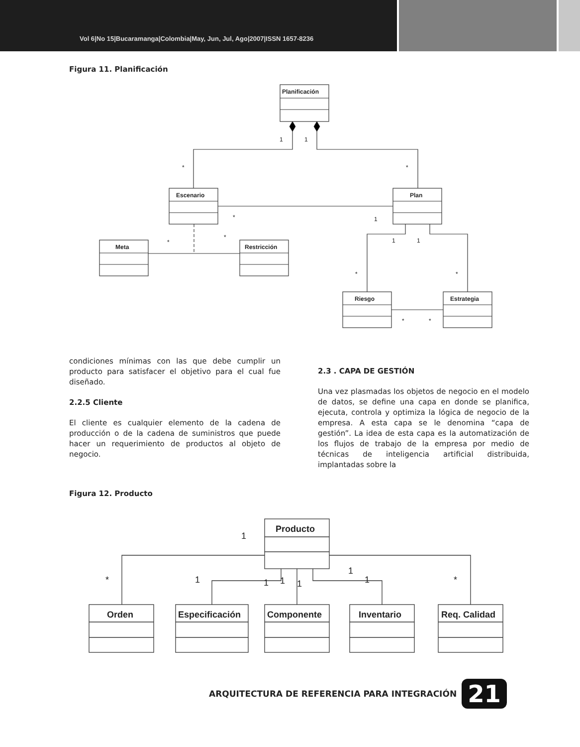Vol 6|No 15|Bucaramanga|Colombia|May, Jun, Jul, Ago|2007|ISSN 1657-8236
Figura 11. Planificación
Planificación
Escenario
Plan
Meta
Restricción
Riesgo
Estrategia
1
1
*
*
*
1
*
*
1
1
*
*
*
*
condiciones mínimas con las que debe cumplir un producto para satisfacer el objetivo para el cual fue diseñado.
2.2.5 Cliente
El cliente es cualquier elemento de la cadena de producción o de la cadena de suministros que puede hacer un requerimiento de productos al objeto de negocio.
2.3 . CAPA DE GESTIÓN
Una vez plasmadas los objetos de negocio en el modelo de datos, se define una capa en donde se planifica, ejecuta, controla y optimiza la lógica de negocio de la empresa. A esta capa se le denomina “capa de gestión”. La idea de esta capa es la automatización de los flujos de trabajo de la empresa por medio de técnicas de inteligencia artificial distribuida, implantadas sobre la
Figura 12. Producto
Producto
Orden
Especificación
Componente
Inventario
Req. Calidad
1
*
1
1
1
1
1
1
*
ARQUITECTURA DE REFERENCIA PARA INTEGRACIÓN 21